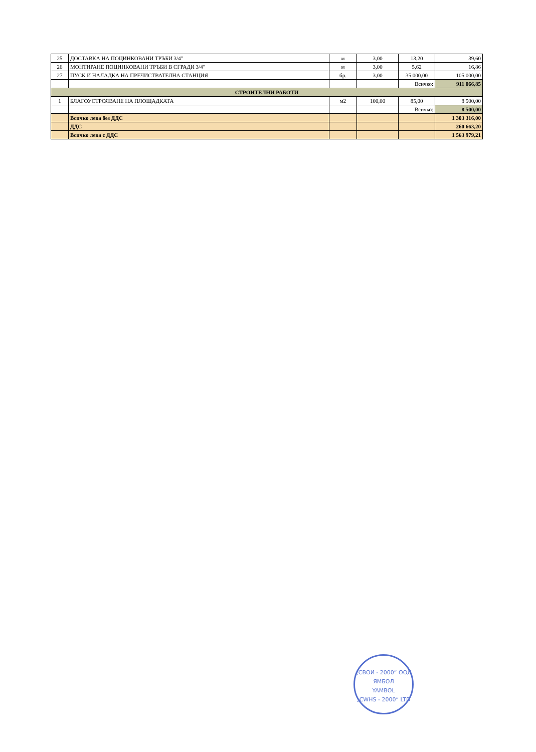| 25 | ДОСТАВКА НА ПОЦИНКОВАНИ ТРЪБИ 3/4" | м | 3,00 | 13,20 | 39,60 |
| 26 | МОНТИРАНЕ ПОЦИНКОВАНИ ТРЪБИ В СГРАДИ 3/4" | м | 3,00 | 5,62 | 16,86 |
| 27 | ПУСК И НАЛАДКА НА ПРЕЧИСТВАТЕЛНА СТАНЦИЯ | бр. | 3,00 | 35 000,00 | 105 000,00 |
| | | | | Всичко: | 911 066,85 |
| СТРОИТЕЛНИ РАБОТИ | | | | | |
| 1 | БЛАГОУСТРОЯВАНЕ НА ПЛОЩАДКАТА | м2 | 100,00 | 85,00 | 8 500,00 |
| | | | | Всичко: | 8 500,00 |
| | Всичко лева без ДДС | | | | 1 303 316,00 |
| | ДДС | | | | 260 663,20 |
| | Всичко лева с ДДС | | | | 1 563 979,21 |
„СВОИ - 2000“ ООД
ЯМБОЛ
YAMBOL
„CWHS - 2000“ LTD